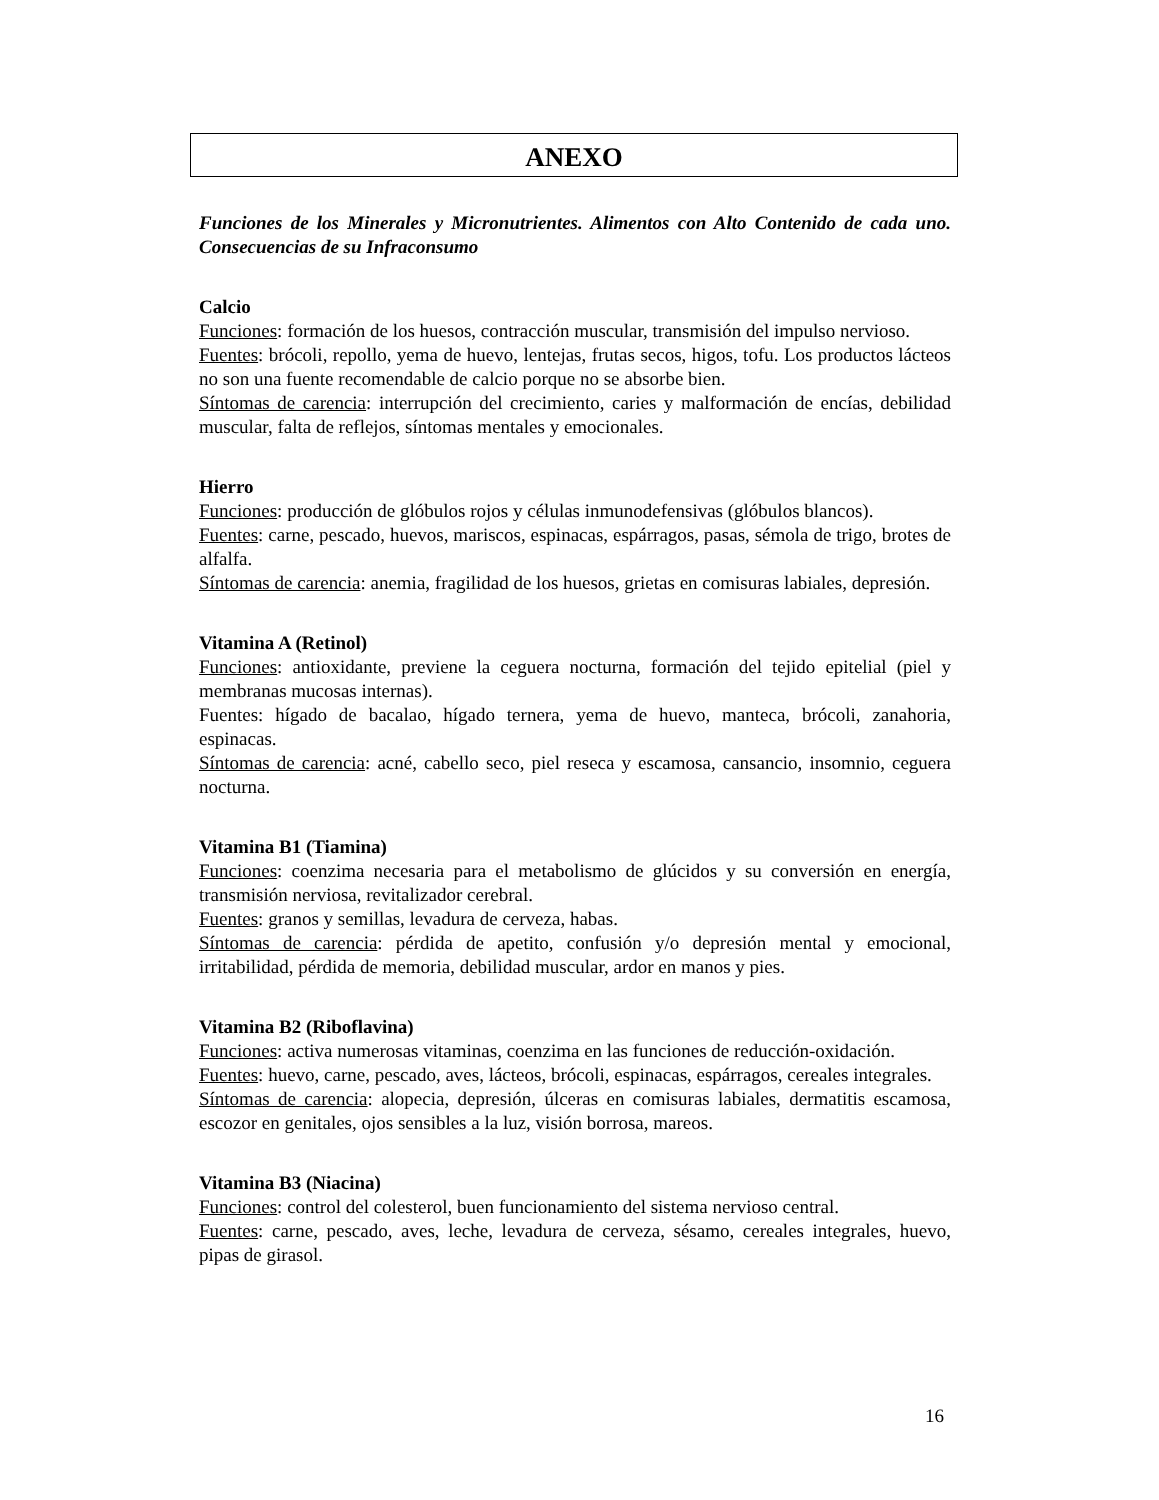ANEXO
Funciones de los Minerales y Micronutrientes. Alimentos con Alto Contenido de cada uno. Consecuencias de su Infraconsumo
Calcio
Funciones: formación de los huesos, contracción muscular, transmisión del impulso nervioso.
Fuentes: brócoli, repollo, yema de huevo, lentejas, frutas secos, higos, tofu. Los productos lácteos no son una fuente recomendable de calcio porque no se absorbe bien.
Síntomas de carencia: interrupción del crecimiento, caries y malformación de encías, debilidad muscular, falta de reflejos, síntomas mentales y emocionales.
Hierro
Funciones: producción de glóbulos rojos y células inmunodefensivas (glóbulos blancos).
Fuentes: carne, pescado, huevos, mariscos, espinacas, espárragos, pasas, sémola de trigo, brotes de alfalfa.
Síntomas de carencia: anemia, fragilidad de los huesos, grietas en comisuras labiales, depresión.
Vitamina A (Retinol)
Funciones: antioxidante, previene la ceguera nocturna, formación del tejido epitelial (piel y membranas mucosas internas).
Fuentes: hígado de bacalao, hígado ternera, yema de huevo, manteca, brócoli, zanahoria, espinacas.
Síntomas de carencia: acné, cabello seco, piel reseca y escamosa, cansancio, insomnio, ceguera nocturna.
Vitamina B1 (Tiamina)
Funciones: coenzima necesaria para el metabolismo de glúcidos y su conversión en energía, transmisión nerviosa, revitalizador cerebral.
Fuentes: granos y semillas, levadura de cerveza, habas.
Síntomas de carencia: pérdida de apetito, confusión y/o depresión mental y emocional, irritabilidad, pérdida de memoria, debilidad muscular, ardor en manos y pies.
Vitamina B2 (Riboflavina)
Funciones: activa numerosas vitaminas, coenzima en las funciones de reducción-oxidación.
Fuentes: huevo, carne, pescado, aves, lácteos, brócoli, espinacas, espárragos, cereales integrales.
Síntomas de carencia: alopecia, depresión, úlceras en comisuras labiales, dermatitis escamosa, escozor en genitales, ojos sensibles a la luz, visión borrosa, mareos.
Vitamina B3 (Niacina)
Funciones: control del colesterol, buen funcionamiento del sistema nervioso central.
Fuentes: carne, pescado, aves, leche, levadura de cerveza, sésamo, cereales integrales, huevo, pipas de girasol.
16